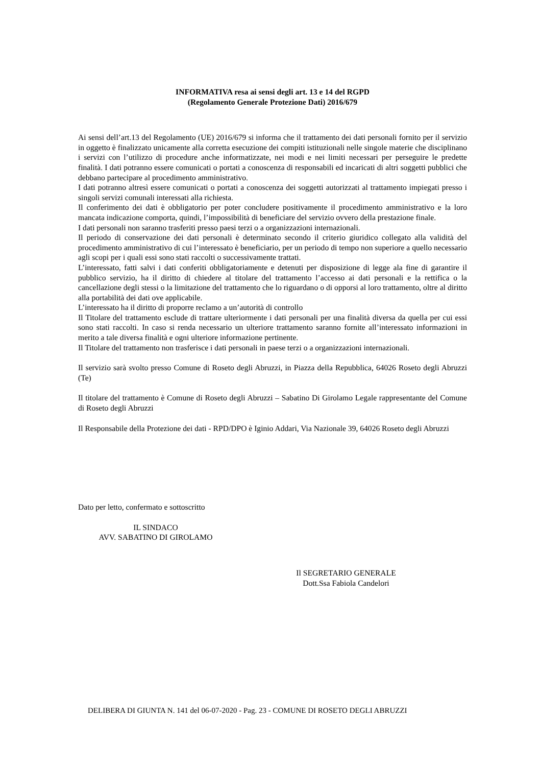INFORMATIVA resa ai sensi degli art. 13 e 14 del RGPD
(Regolamento Generale Protezione Dati) 2016/679
Ai sensi dell’art.13 del Regolamento (UE) 2016/679 si informa che il trattamento dei dati personali fornito per il servizio in oggetto è finalizzato unicamente alla corretta esecuzione dei compiti istituzionali nelle singole materie che disciplinano i servizi con l’utilizzo di procedure anche informatizzate, nei modi e nei limiti necessari per perseguire le predette finalità. I dati potranno essere comunicati o portati a conoscenza di responsabili ed incaricati di altri soggetti pubblici che debbano partecipare al procedimento amministrativo.
I dati potranno altresì essere comunicati o portati a conoscenza dei soggetti autorizzati al trattamento impiegati presso i singoli servizi comunali interessati alla richiesta.
Il conferimento dei dati è obbligatorio per poter concludere positivamente il procedimento amministrativo e la loro mancata indicazione comporta, quindi, l’impossibilità di beneficiare del servizio ovvero della prestazione finale.
I dati personali non saranno trasferiti presso paesi terzi o a organizzazioni internazionali.
Il periodo di conservazione dei dati personali è determinato secondo il criterio giuridico collegato alla validità del procedimento amministrativo di cui l’interessato è beneficiario, per un periodo di tempo non superiore a quello necessario agli scopi per i quali essi sono stati raccolti o successivamente trattati.
L’interessato, fatti salvi i dati conferiti obbligatoriamente e detenuti per disposizione di legge ala fine di garantire il pubblico servizio, ha il diritto di chiedere al titolare del trattamento l’accesso ai dati personali e la rettifica o la cancellazione degli stessi o la limitazione del trattamento che lo riguardano o di opporsi al loro trattamento, oltre al diritto alla portabilità dei dati ove applicabile.
L’interessato ha il diritto di proporre reclamo a un’autorità di controllo
Il Titolare del trattamento esclude di trattare ulteriormente i dati personali per una finalità diversa da quella per cui essi sono stati raccolti. In caso si renda necessario un ulteriore trattamento saranno fornite all’interessato informazioni in merito a tale diversa finalità e ogni ulteriore informazione pertinente.
Il Titolare del trattamento non trasferisce i dati personali in paese terzi o a organizzazioni internazionali.
Il servizio sarà svolto presso Comune di Roseto degli Abruzzi, in Piazza della Repubblica, 64026 Roseto degli Abruzzi (Te)
Il titolare del trattamento è Comune di Roseto degli Abruzzi – Sabatino Di Girolamo Legale rappresentante del Comune di Roseto degli Abruzzi
Il Responsabile della Protezione dei dati - RPD/DPO è Iginio Addari, Via Nazionale 39, 64026 Roseto degli Abruzzi
Dato per letto, confermato e sottoscritto
IL SINDACO
AVV. SABATINO DI GIROLAMO
Il SEGRETARIO GENERALE
Dott.Ssa Fabiola Candelori
DELIBERA DI GIUNTA N. 141 del 06-07-2020 - Pag. 23 - COMUNE DI ROSETO DEGLI ABRUZZI